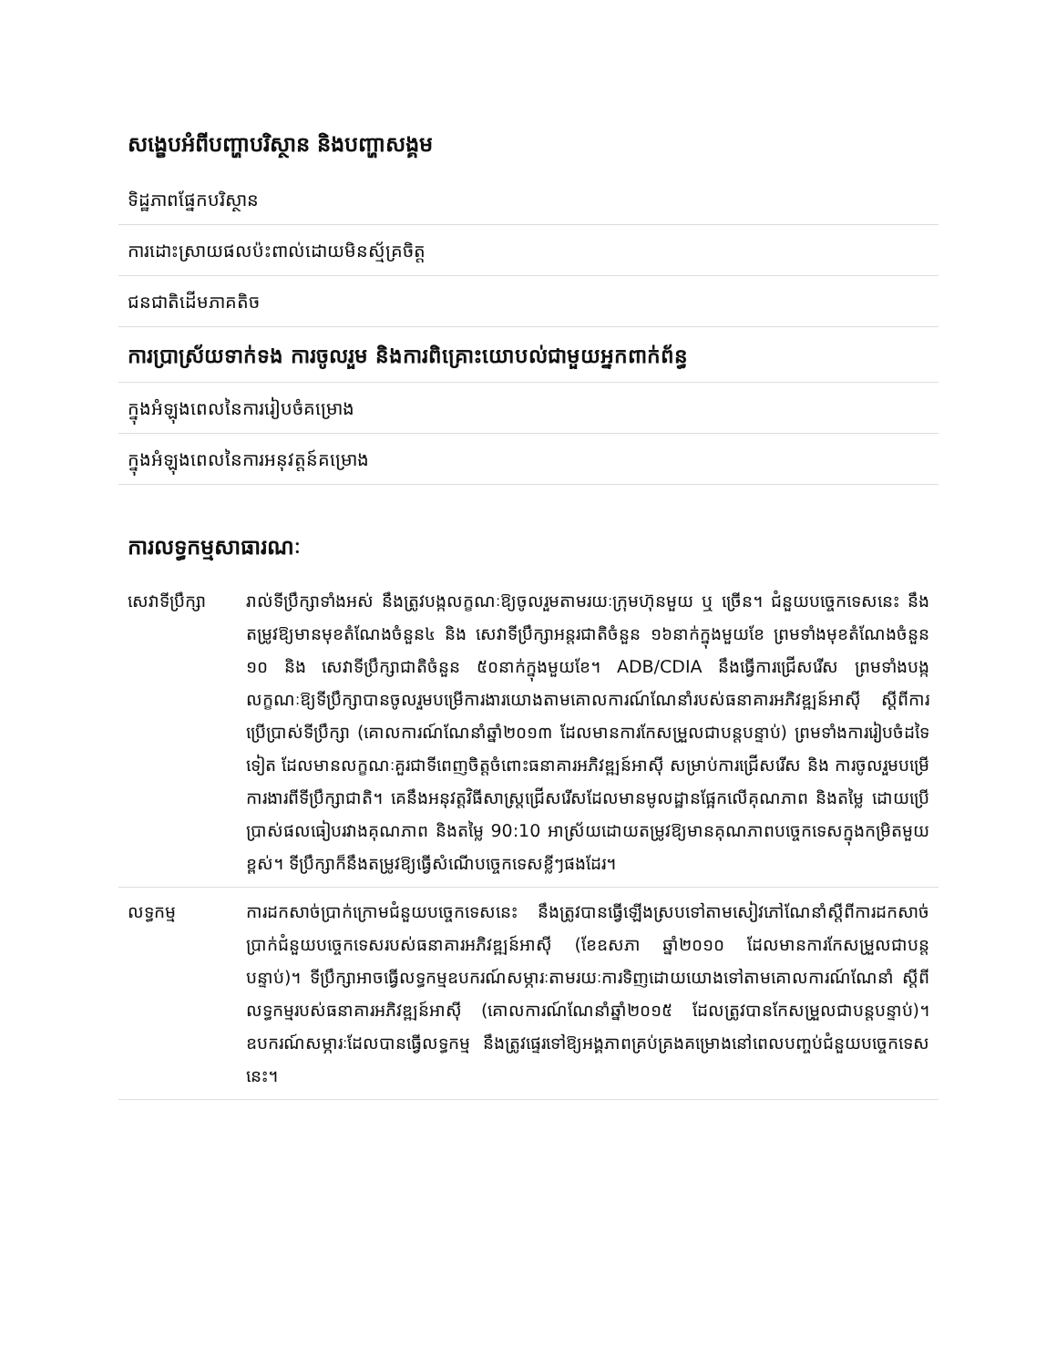សង្ខេបអំពីបញ្ហាបរិស្ថាន និងបញ្ហាសង្គម
ទិដ្ឋភាពផ្នែកបរិស្ថាន
ការដោះស្រាយផលប៉ះពាល់ដោយមិនស្ម័គ្រចិត្ត
ជនជាតិដើមភាគតិច
ការប្រាស្រ័យទាក់ទង ការចូលរួម និងការពិគ្រោះយោបល់ជាមួយអ្នកពាក់ព័ន្ធ
ក្នុងអំឡុងពេលនៃការរៀបចំគម្រោង
ក្នុងអំឡុងពេលនៃការអនុវត្តន៍គម្រោង
ការលទ្ធកម្មសាធារណៈ
| សេវាទីប្រឹក្សា | រាល់ទីប្រឹក្សាទាំងអស់ នឹងត្រូវបង្កលក្ខណៈឱ្យចូលរួមតាមរយៈក្រុមហ៊ុនមួយ ឬ ច្រើន។ ជំនួយបច្ចេកទេសនេះ នឹងតម្រូវឱ្យមានមុខតំណែងចំនួន៤ និង សេវាទីប្រឹក្សាអន្តរជាតិចំនួន ១៦នាក់ក្នុងមួយខែ ព្រមទាំងមុខតំណែងចំនួន ១០ និង សេវាទីប្រឹក្សាជាតិចំនួន ៥០នាក់ក្នុងមួយខែ។ ADB/CDIA នឹងធ្វើការជ្រើសរើស ព្រមទាំងបង្កលក្ខណៈឱ្យទីប្រឹក្សាបានចូលរួមបម្រើការងារយោងតាមគោលការណ៍ណែនាំរបស់ធនាគារអភិវឌ្ឍន៍អាស៊ី ស្តីពីការប្រើប្រាស់ទីប្រឹក្សា (គោលការណ៍ណែនាំឆ្នាំ២០១៣ ដែលមានការកែសម្រួលជាបន្តបន្ទាប់) ព្រមទាំងការរៀបចំដទៃទៀត ដែលមានលក្ខណៈគួរជាទីពេញចិត្តចំពោះធនាគារអភិវឌ្ឍន៍អាស៊ី សម្រាប់ការជ្រើសរើស និង ការចូលរួមបម្រើការងារពីទីប្រឹក្សាជាតិ។ គេនឹងអនុវត្តវិធីសាស្ត្រជ្រើសរើសដែលមានមូលដ្ឋានផ្អែកលើគុណភាព និងតម្លៃ ដោយប្រើប្រាស់ផលធៀបរវាងគុណភាព និងតម្លៃ 90:10 អាស្រ័យដោយតម្រូវឱ្យមានគុណភាពបច្ចេកទេសក្នុងកម្រិតមួយខ្ពស់។ ទីប្រឹក្សាក៏នឹងតម្រូវឱ្យធ្វើសំណើបច្ចេកទេសខ្លីៗផងដែរ។ |
| លទ្ធកម្ម | ការដកសាច់ប្រាក់ក្រោមជំនួយបច្ចេកទេសនេះ នឹងត្រូវបានធ្វើឡើងស្របទៅតាមសៀវភៅណែនាំស្តីពីការដកសាច់ប្រាក់ជំនួយបច្ចេកទេសរបស់ធនាគារអភិវឌ្ឍន៍អាស៊ី (ខែឧសភា ឆ្នាំ២០១០ ដែលមានការកែសម្រួលជាបន្តបន្ទាប់)។ ទីប្រឹក្សាអាចធ្វើលទ្ធកម្មឧបករណ៍សម្ភារៈតាមរយៈការទិញដោយយោងទៅតាមគោលការណ៍ណែនាំ ស្តីពីលទ្ធកម្មរបស់ធនាគារអភិវឌ្ឍន៍អាស៊ី (គោលការណ៍ណែនាំឆ្នាំ២០១៥ ដែលត្រូវបានកែសម្រួលជាបន្តបន្ទាប់)។ ឧបករណ៍សម្ភារៈដែលបានធ្វើលទ្ធកម្ម នឹងត្រូវផ្ទេរទៅឱ្យអង្គភាពគ្រប់គ្រងគម្រោងនៅពេលបញ្ចប់ជំនួយបច្ចេកទេសនេះ។ |